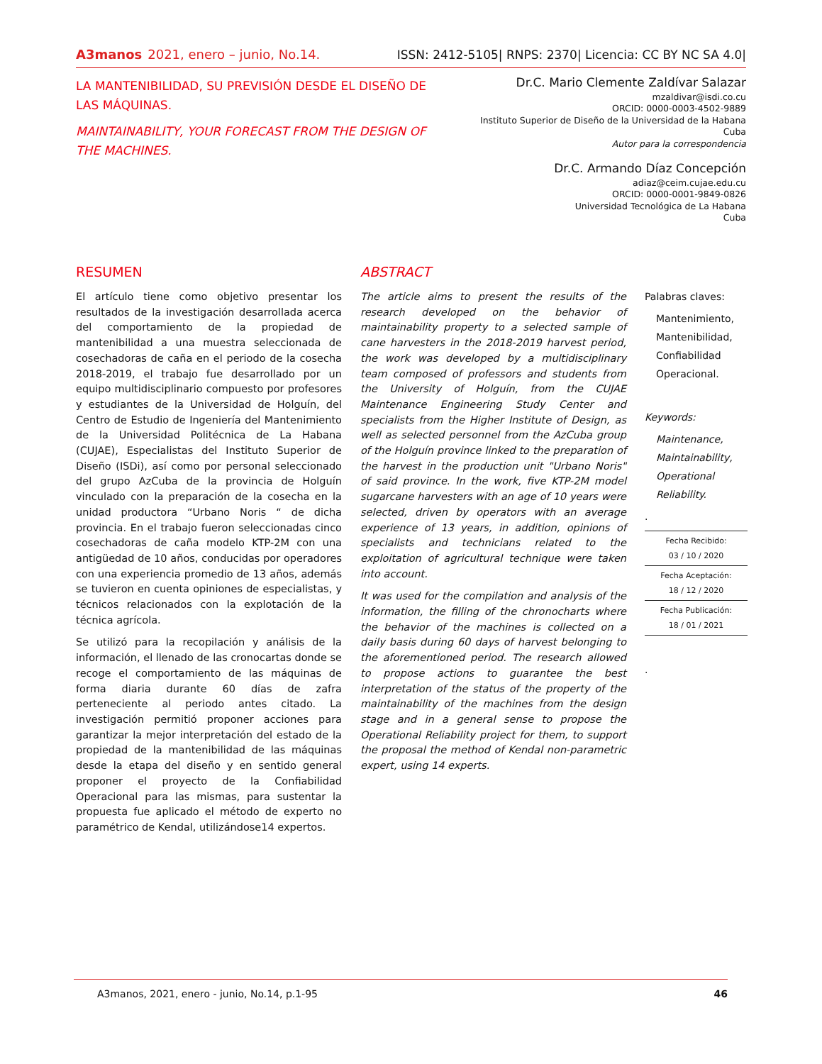A3manos 2021, enero – junio, No.14.
ISSN: 2412-5105| RNPS: 2370| Licencia: CC BY NC SA 4.0|
LA MANTENIBILIDAD, SU PREVISIÓN DESDE EL DISEÑO DE LAS MÁQUINAS.
MAINTAINABILITY, YOUR FORECAST FROM THE DESIGN OF THE MACHINES.
Dr.C. Mario Clemente Zaldívar Salazar
mzaldivar@isdi.co.cu
ORCID: 0000-0003-4502-9889
Instituto Superior de Diseño de la Universidad de la Habana
Cuba
Autor para la correspondencia
Dr.C. Armando Díaz Concepción
adiaz@ceim.cujae.edu.cu
ORCID: 0000-0001-9849-0826
Universidad Tecnológica de La Habana
Cuba
RESUMEN
El artículo tiene como objetivo presentar los resultados de la investigación desarrollada acerca del comportamiento de la propiedad de mantenibilidad a una muestra seleccionada de cosechadoras de caña en el periodo de la cosecha 2018-2019, el trabajo fue desarrollado por un equipo multidisciplinario compuesto por profesores y estudiantes de la Universidad de Holguín, del Centro de Estudio de Ingeniería del Mantenimiento de la Universidad Politécnica de La Habana (CUJAE), Especialistas del Instituto Superior de Diseño (ISDi), así como por personal seleccionado del grupo AzCuba de la provincia de Holguín vinculado con la preparación de la cosecha en la unidad productora “Urbano Noris “ de dicha provincia. En el trabajo fueron seleccionadas cinco cosechadoras de caña modelo KTP-2M con una antigüedad de 10 años, conducidas por operadores con una experiencia promedio de 13 años, además se tuvieron en cuenta opiniones de especialistas, y técnicos relacionados con la explotación de la técnica agrícola.
Se utilizó para la recopilación y análisis de la información, el llenado de las cronocartas donde se recoge el comportamiento de las máquinas de forma diaria durante 60 días de zafra perteneciente al periodo antes citado. La investigación permitió proponer acciones para garantizar la mejor interpretación del estado de la propiedad de la mantenibilidad de las máquinas desde la etapa del diseño y en sentido general proponer el proyecto de la Confiabilidad Operacional para las mismas, para sustentar la propuesta fue aplicado el método de experto no paramétrico de Kendal, utilizándose14 expertos.
ABSTRACT
The article aims to present the results of the research developed on the behavior of maintainability property to a selected sample of cane harvesters in the 2018-2019 harvest period, the work was developed by a multidisciplinary team composed of professors and students from the University of Holguín, from the CUJAE Maintenance Engineering Study Center and specialists from the Higher Institute of Design, as well as selected personnel from the AzCuba group of the Holguín province linked to the preparation of the harvest in the production unit "Urbano Noris" of said province. In the work, five KTP-2M model sugarcane harvesters with an age of 10 years were selected, driven by operators with an average experience of 13 years, in addition, opinions of specialists and technicians related to the exploitation of agricultural technique were taken into account.
It was used for the compilation and analysis of the information, the filling of the chronocharts where the behavior of the machines is collected on a daily basis during 60 days of harvest belonging to the aforementioned period. The research allowed to propose actions to guarantee the best interpretation of the status of the property of the maintainability of the machines from the design stage and in a general sense to propose the Operational Reliability project for them, to support the proposal the method of Kendal non-parametric expert, using 14 experts.
Palabras claves:
Mantenimiento,
Mantenibilidad,
Confiabilidad Operacional.
Keywords:
Maintenance,
Maintainability,
Operational Reliability.
.
Fecha Recibido:
03 / 10 / 2020
Fecha Aceptación:
18 / 12 / 2020
Fecha Publicación:
18 / 01 / 2021
.
A3manos, 2021, enero - junio, No.14, p.1-95 46